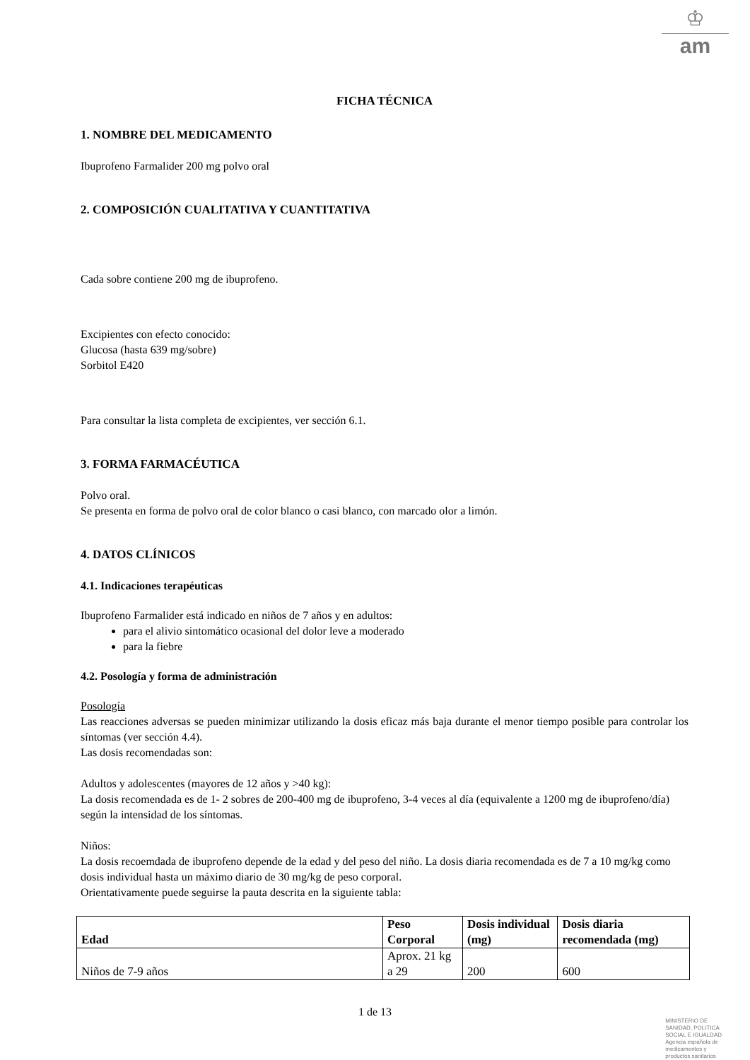♔
am
FICHA TÉCNICA
1. NOMBRE DEL MEDICAMENTO
Ibuprofeno Farmalider 200 mg polvo oral
2. COMPOSICIÓN CUALITATIVA Y CUANTITATIVA
Cada sobre contiene 200 mg de ibuprofeno.
Excipientes con efecto conocido:
Glucosa (hasta 639 mg/sobre)
Sorbitol E420
Para consultar la lista completa de excipientes, ver sección 6.1.
3. FORMA FARMACÉUTICA
Polvo oral.
Se presenta en forma de polvo oral de color blanco o casi blanco, con marcado olor a limón.
4. DATOS CLÍNICOS
4.1. Indicaciones terapéuticas
Ibuprofeno Farmalider está indicado en niños de 7 años y en adultos:
para el alivio sintomático ocasional del dolor leve a moderado
para la fiebre
4.2. Posología y forma de administración
Posología
Las reacciones adversas se pueden minimizar utilizando la dosis eficaz más baja durante el menor tiempo posible para controlar los síntomas (ver sección 4.4).
Las dosis recomendadas son:
Adultos y adolescentes (mayores de 12 años y >40 kg):
La dosis recomendada es de 1- 2 sobres de 200-400 mg de ibuprofeno, 3-4 veces al día (equivalente a 1200 mg de ibuprofeno/día) según la intensidad de los síntomas.
Niños:
La dosis recoemdada de ibuprofeno depende de la edad y del peso del niño. La dosis diaria recomendada es de 7 a 10 mg/kg como dosis individual hasta un máximo diario de 30 mg/kg de peso corporal.
Orientativamente puede seguirse la pauta descrita en la siguiente tabla:
| Edad | Peso Corporal | Dosis individual (mg) | Dosis diaria recomendada (mg) |
| --- | --- | --- | --- |
| Niños de 7-9 años | Aprox. 21 kg a 29 | 200 | 600 |
1 de 13
MINISTERIO DE
SANIDAD, POLITICA
SOCIAL E IGUALDAD
Agencia española de
medicamentos y
productos sanitarios